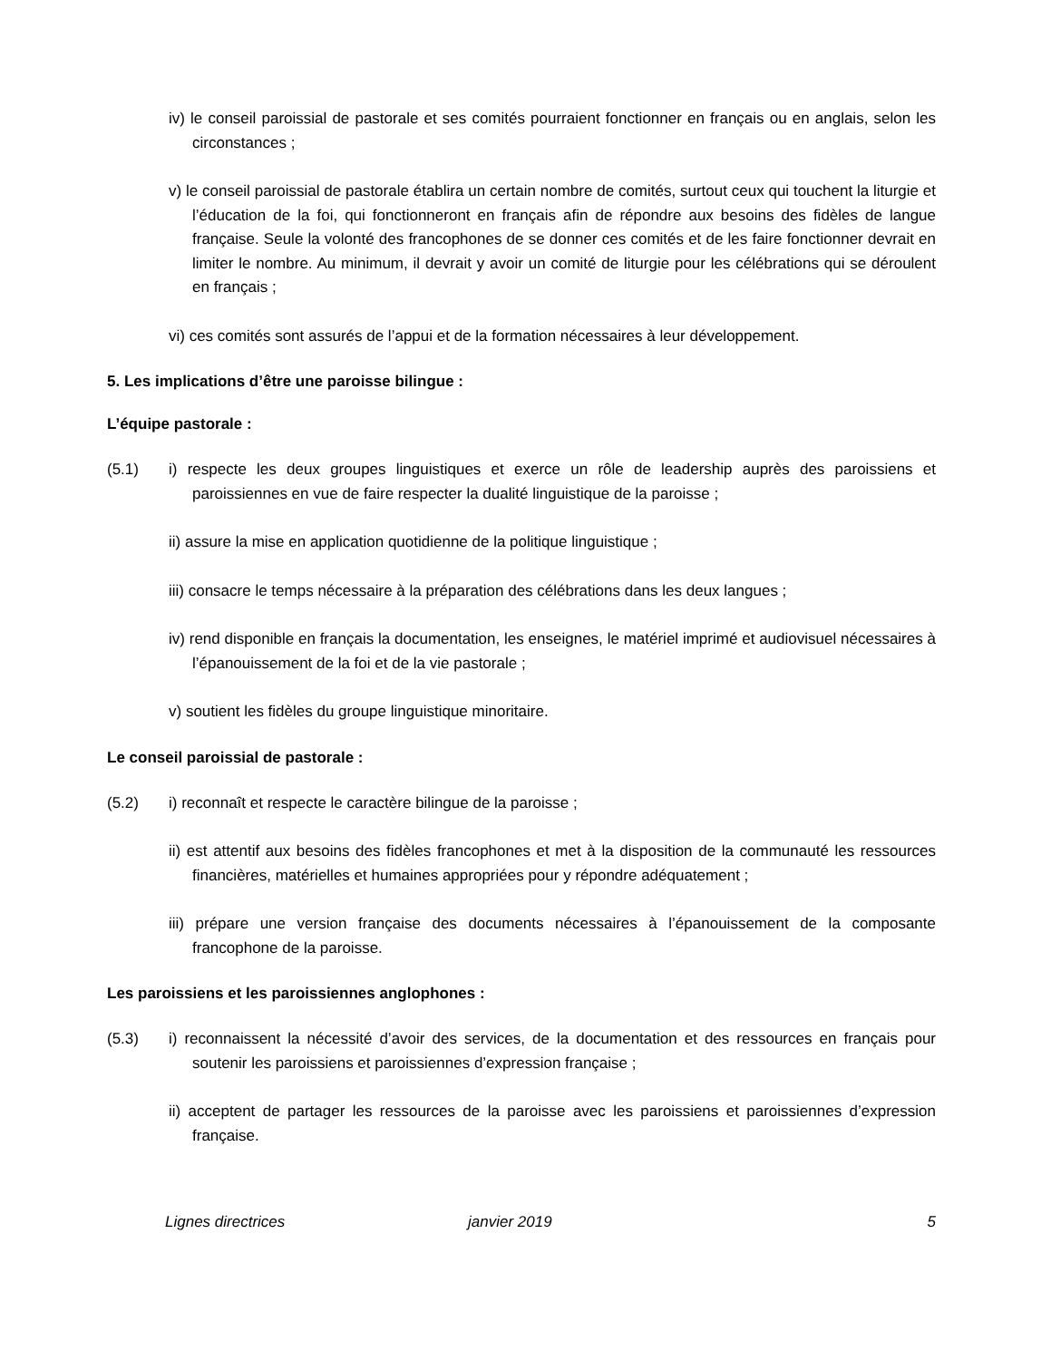iv) le conseil paroissial de pastorale et ses comités pourraient fonctionner en français ou en anglais, selon les circonstances ;
v) le conseil paroissial de pastorale établira un certain nombre de comités, surtout ceux qui touchent la liturgie et l’éducation de la foi, qui fonctionneront en français afin de répondre aux besoins des fidèles de langue française. Seule la volonté des francophones de se donner ces comités et de les faire fonctionner devrait en limiter le nombre. Au minimum, il devrait y avoir un comité de liturgie pour les célébrations qui se déroulent en français ;
vi) ces comités sont assurés de l’appui et de la formation nécessaires à leur développement.
5. Les implications d’être une paroisse bilingue :
L’équipe pastorale :
(5.1) i) respecte les deux groupes linguistiques et exerce un rôle de leadership auprès des paroissiens et paroissiennes en vue de faire respecter la dualité linguistique de la paroisse ;
ii) assure la mise en application quotidienne de la politique linguistique ;
iii) consacre le temps nécessaire à la préparation des célébrations dans les deux langues ;
iv) rend disponible en français la documentation, les enseignes, le matériel imprimé et audiovisuel nécessaires à l’épanouissement de la foi et de la vie pastorale ;
v) soutient les fidèles du groupe linguistique minoritaire.
Le conseil paroissial de pastorale :
(5.2) i) reconnaît et respecte le caractère bilingue de la paroisse ;
ii) est attentif aux besoins des fidèles francophones et met à la disposition de la communauté les ressources financières, matérielles et humaines appropriées pour y répondre adéquatement ;
iii) prépare une version française des documents nécessaires à l’épanouissement de la composante francophone de la paroisse.
Les paroissiens et les paroissiennes anglophones :
(5.3) i) reconnaissent la nécessité d’avoir des services, de la documentation et des ressources en français pour soutenir les paroissiens et paroissiennes d’expression française ;
ii) acceptent de partager les ressources de la paroisse avec les paroissiens et paroissiennes d’expression française.
Lignes directrices janvier 2019 5